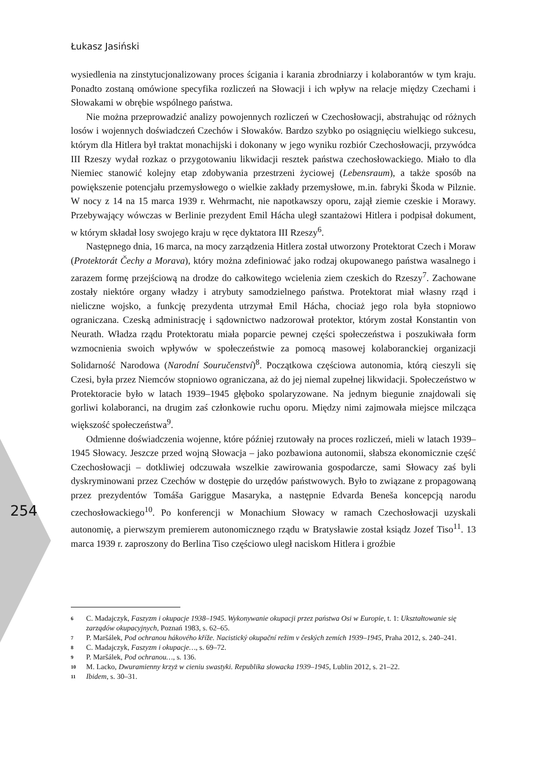Łukasz Jasiński
wysiedlenia na zinstytucjonalizowany proces ścigania i karania zbrodniarzy i kolaborantów w tym kraju. Ponadto zostaną omówione specyfika rozliczeń na Słowacji i ich wpływ na relacje między Czechami i Słowakami w obrębie wspólnego państwa.
Nie można przeprowadzić analizy powojennych rozliczeń w Czechosłowacji, abstrahując od różnych losów i wojennych doświadczeń Czechów i Słowaków. Bardzo szybko po osiągnięciu wielkiego sukcesu, którym dla Hitlera był traktat monachijski i dokonany w jego wyniku rozbiór Czechosłowacji, przywódca III Rzeszy wydał rozkaz o przygotowaniu likwidacji resztek państwa czechosłowackiego. Miało to dla Niemiec stanowić kolejny etap zdobywania przestrzeni życiowej (Lebensraum), a także sposób na powiększenie potencjału przemysłowego o wielkie zakłady przemysłowe, m.in. fabryki Škoda w Pilznie. W nocy z 14 na 15 marca 1939 r. Wehrmacht, nie napotkawszy oporu, zajął ziemie czeskie i Morawy. Przebywający wówczas w Berlinie prezydent Emil Hácha uległ szantażowi Hitlera i podpisał dokument, w którym składał losy swojego kraju w ręce dyktatora III Rzeszy<sup>6</sup>.
Następnego dnia, 16 marca, na mocy zarządzenia Hitlera został utworzony Protektorat Czech i Moraw (Protektorát Čechy a Morava), który można zdefiniować jako rodzaj okupowanego państwa wasalnego i zarazem formę przejściową na drodze do całkowitego wcielenia ziem czeskich do Rzeszy<sup>7</sup>. Zachowane zostały niektóre organy władzy i atrybuty samodzielnego państwa. Protektorat miał własny rząd i nieliczne wojsko, a funkcję prezydenta utrzymał Emil Hácha, chociaż jego rola była stopniowo ograniczana. Czeską administrację i sądownictwo nadzorował protektor, którym został Konstantin von Neurath. Władza rządu Protektoratu miała poparcie pewnej części społeczeństwa i poszukiwała form wzmocnienia swoich wpływów w społeczeństwie za pomocą masowej kolaboranckiej organizacji Solidarność Narodowa (Narodní Souručenství)<sup>8</sup>. Początkowa częściowa autonomia, którą cieszyli się Czesi, była przez Niemców stopniowo ograniczana, aż do jej niemal zupełnej likwidacji. Społeczeństwo w Protektoracie było w latach 1939–1945 głęboko spolaryzowane. Na jednym biegunie znajdowali się gorliwi kolaboranci, na drugim zaś członkowie ruchu oporu. Między nimi zajmowała miejsce milcząca większość społeczeństwa<sup>9</sup>.
Odmienne doświadczenia wojenne, które później rzutowały na proces rozliczeń, mieli w latach 1939–1945 Słowacy. Jeszcze przed wojną Słowacja – jako pozbawiona autonomii, słabsza ekonomicznie część Czechosłowacji – dotkliwiej odczuwała wszelkie zawirowania gospodarcze, sami Słowacy zaś byli dyskryminowani przez Czechów w dostępie do urzędów państwowych. Było to związane z propagowaną przez prezydentów Tomáša Gariggue Masaryka, a następnie Edvarda Beneša koncepcją narodu czechosłowackiego<sup>10</sup>. Po konferencji w Monachium Słowacy w ramach Czechosłowacji uzyskali autonomię, a pierwszym premierem autonomicznego rządu w Bratysławie został ksiądz Jozef Tiso<sup>11</sup>. 13 marca 1939 r. zaproszony do Berlina Tiso częściowo uległ naciskom Hitlera i groźbie
254
6 C. Madajczyk, Faszyzm i okupacje 1938–1945. Wykonywanie okupacji przez państwa Osi w Europie, t. 1: Ukształtowanie się zarządów okupacyjnych, Poznań 1983, s. 62–65.
7 P. Maršálek, Pod ochranou hákového kříže. Nacistický okupační režim v českých zemích 1939–1945, Praha 2012, s. 240–241.
8 C. Madajczyk, Faszyzm i okupacje…, s. 69–72.
9 P. Maršálek, Pod ochranou…, s. 136.
10 M. Lacko, Dwuramienny krzyż w cieniu swastyki. Republika słowacka 1939–1945, Lublin 2012, s. 21–22.
11 Ibidem, s. 30–31.